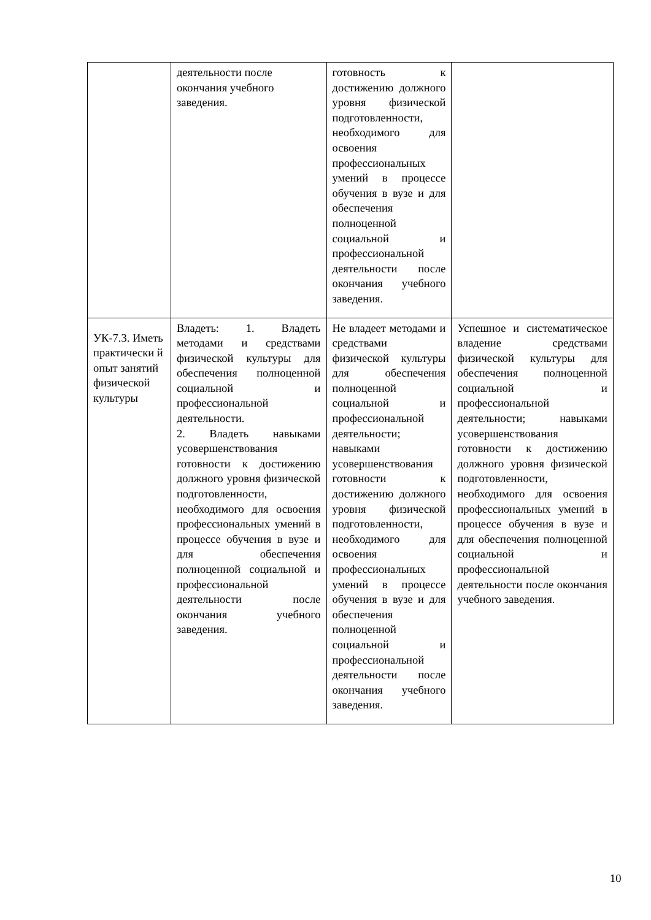| | деятельности после окончания учебного заведения. | готовность к достижению должного уровня физической подготовленности, необходимого для освоения профессиональных умений в процессе обучения в вузе и для обеспечения полноценной социальной и профессиональной деятельности после окончания учебного заведения. | |
| УК-7.3. Иметь практически й опыт занятий физической культуры | Владеть: 1. Владеть методами и средствами физической культуры для обеспечения полноценной социальной и профессиональной деятельности. 2. Владеть навыками усовершенствования готовности к достижению должного уровня физической подготовленности, необходимого для освоения профессиональных умений в процессе обучения в вузе и для обеспечения полноценной социальной и профессиональной деятельности после окончания учебного заведения. | Не владеет методами и средствами физической культуры для обеспечения полноценной социальной и профессиональной деятельности; навыками усовершенствования готовности к достижению должного уровня физической подготовленности, необходимого для освоения профессиональных умений в процессе обучения в вузе и для обеспечения полноценной социальной и профессиональной деятельности после окончания учебного заведения. | Успешное и систематическое владение средствами физической культуры для обеспечения полноценной социальной и профессиональной деятельности; навыками усовершенствования готовности к достижению должного уровня физической подготовленности, необходимого для освоения профессиональных умений в процессе обучения в вузе и для обеспечения полноценной социальной и профессиональной деятельности после окончания учебного заведения. |
10